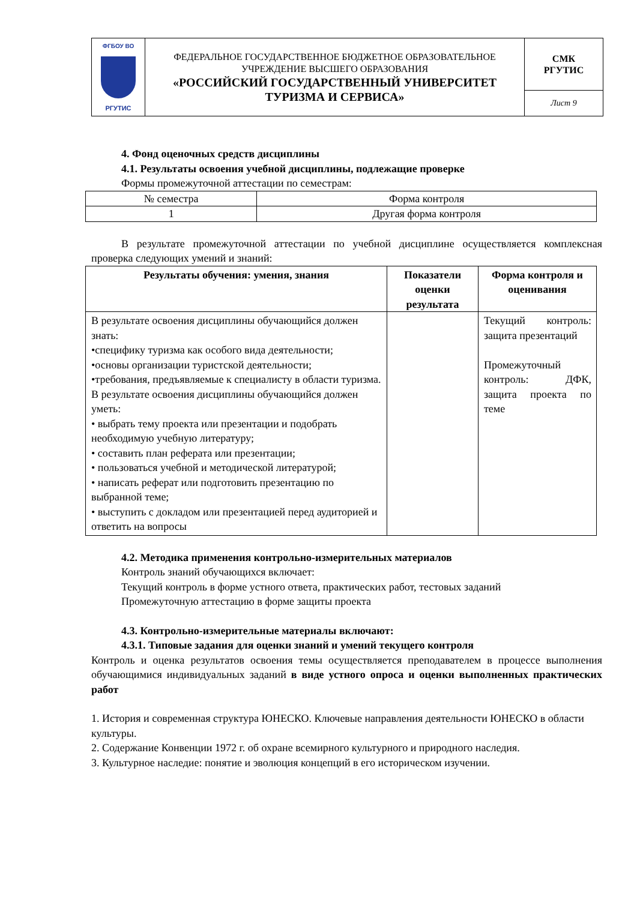| ФГБОУ ВО РГУТИС | ФЕДЕРАЛЬНОЕ ГОСУДАРСТВЕННОЕ БЮДЖЕТНОЕ ОБРАЗОВАТЕЛЬНОЕ УЧРЕЖДЕНИЕ ВЫСШЕГО ОБРАЗОВАНИЯ «РОССИЙСКИЙ ГОСУДАРСТВЕННЫЙ УНИВЕРСИТЕТ ТУРИЗМА И СЕРВИСА» | СМК РГУТИС |
| | | Лист 9 |
4. Фонд оценочных средств дисциплины
4.1. Результаты освоения учебной дисциплины, подлежащие проверке
Формы промежуточной аттестации по семестрам:
| № семестра | Форма контроля |
| 1 | Другая форма контроля |
В результате промежуточной аттестации по учебной дисциплине осуществляется комплексная проверка следующих умений и знаний:
| Результаты обучения: умения, знания | Показатели оценки результата | Форма контроля и оценивания |
| --- | --- | --- |
| В результате освоения дисциплины обучающийся должен знать: •специфику туризма как особого вида деятельности; •основы организации туристской деятельности; •требования, предъявляемые к специалисту в области туризма. В результате освоения дисциплины обучающийся должен уметь: • выбрать тему проекта или презентации и подобрать необходимую учебную литературу; • составить план реферата или презентации; • пользоваться учебной и методической литературой; • написать реферат или подготовить презентацию по выбранной теме; • выступить с докладом или презентацией перед аудиторией и ответить на вопросы | | Текущий контроль: защита презентаций Промежуточный контроль: ДФК, защита проекта по теме |
4.2. Методика применения контрольно-измерительных материалов
Контроль знаний обучающихся включает:
Текущий контроль в форме устного ответа, практических работ, тестовых заданий
Промежуточную аттестацию в форме защиты проекта
4.3. Контрольно-измерительные материалы включают:
4.3.1. Типовые задания для оценки знаний и умений текущего контроля
Контроль и оценка результатов освоения темы осуществляется преподавателем в процессе выполнения обучающимися индивидуальных заданий в виде устного опроса и оценки выполненных практических работ
1. История и современная структура ЮНЕСКО. Ключевые направления деятельности ЮНЕСКО в области культуры.
2. Содержание Конвенции 1972 г. об охране всемирного культурного и природного наследия.
3. Культурное наследие: понятие и эволюция концепций в его историческом изучении.